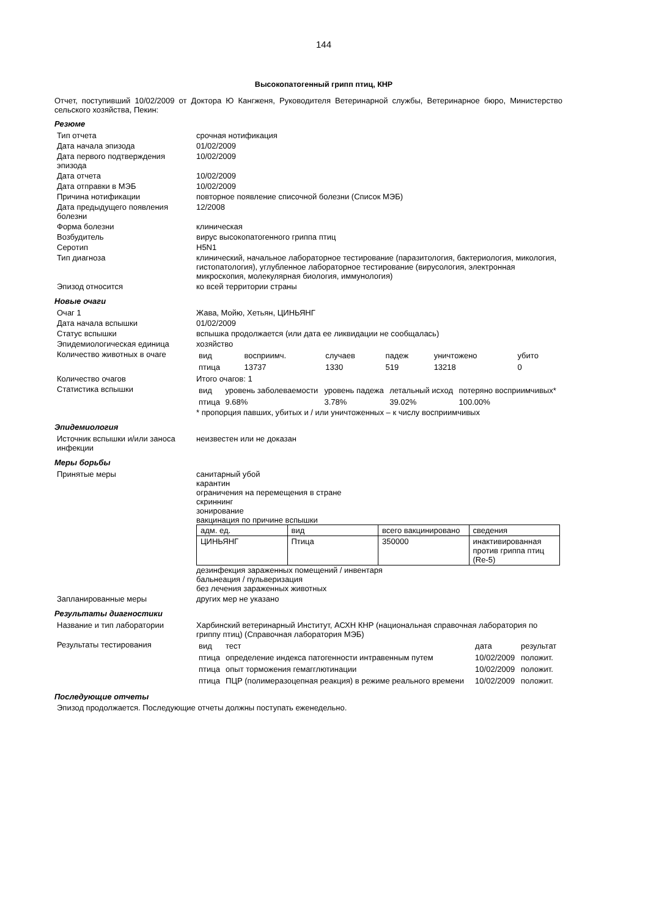144
Высокопатогенный грипп птиц, КНР
Отчет, поступивший 10/02/2009 от Доктора Ю Кангженя, Руководителя Ветеринарной службы, Ветеринарное бюро, Министерство сельского хозяйства, Пекин:
Резюме
| Тип отчета | срочная нотификация |
| Дата начала эпизода | 01/02/2009 |
| Дата первого подтверждения эпизода | 10/02/2009 |
| Дата отчета | 10/02/2009 |
| Дата отправки в МЭБ | 10/02/2009 |
| Причина нотификации | повторное появление списочной болезни (Список МЭБ) |
| Дата предыдущего появления болезни | 12/2008 |
| Форма болезни | клиническая |
| Возбудитель | вирус высокопатогенного гриппа птиц |
| Серотип | H5N1 |
| Тип диагноза | клинический, начальное лабораторное тестирование (паразитология, бактериология, микология, гистопатология), углубленное лабораторное тестирование (вирусология, электронная микроскопия, молекулярная биология, иммунология) |
| Эпизод относится | ко всей территории страны |
Новые очаги
| Очаг 1 | Жава, Мойю, Хетьян, ЦИНЬЯНГ |
| Дата начала вспышки | 01/02/2009 |
| Статус вспышки | вспышка продолжается (или дата ее ликвидации не сообщалась) |
| Эпидемиологическая единица | хозяйство |
| Количество животных в очаге | / вид / восприимч. / случаев / падеж / уничтожено / убито / / птица / 13737 / 1330 / 519 / 13218 / 0 / |
| Количество очагов | Итого очагов: 1 |
| Статистика вспышки | / вид / уровень заболеваемости / уровень падежа / летальный исход / потеряно восприимчивых* / / птица / 9.68% / 3.78% / 39.02% / 100.00% / * пропорция павших, убитых и / или уничтоженных – к числу восприимчивых |
Эпидемиология
| Источник вспышки и/или заноса инфекции | неизвестен или не доказан |
Меры борьбы
| Принятые меры | санитарный убой карантин ограничения на перемещения в стране скриннинг зонирование вакцинация по причине вспышки / адм. ед. / вид / всего вакцинировано / сведения / / ЦИНЬЯНГ / Птица / 350000 / инактивированная против гриппа птиц (Re-5) / дезинфекция зараженных помещений / инвентаря бальнеация / пульверизация без лечения зараженных животных |
| Запланированные меры | других мер не указано |
Результаты диагностики
| Название и тип лаборатории | Харбинский ветеринарный Институт, АСХН КНР (национальная справочная лаборатория по гриппу птиц) (Справочная лаборатория МЭБ) |
| Результаты тестирования | / вид / тест / дата / результат / / птица / определение индекса патогенности интравенным путем / 10/02/2009 / положит. / / птица / опыт торможения гемагглютинации / 10/02/2009 / положит. / / птица / ПЦР (полимеразоцепная реакция) в режиме реального времени / 10/02/2009 / положит. / |
Последующие отчеты
Эпизод продолжается. Последующие отчеты должны поступать еженедельно.